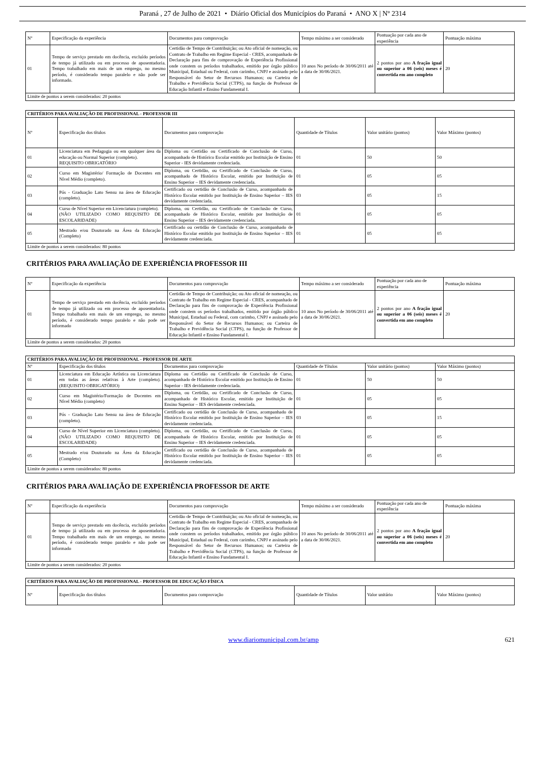Paraná , 27 de Julho de 2021 • Diário Oficial dos Municípios do Paraná • ANO X | Nº 2314
| Nº | Especificação da experiência | Documentos para comprovação | Tempo máximo a ser considerado | Pontuação por cada ano de experiência | Pontuação máxima |
| --- | --- | --- | --- | --- | --- |
| 01 | Tempo de serviço prestado em docência, excluído períodos de tempo já utilizado ou em processo de aposentadoria. Tempo trabalhado em mais de um emprego, no mesmo período, é considerado tempo paralelo e não pode ser informado. | Certidão de Tempo de Contribuição; ou Ato oficial de nomeação, ou Contrato de Trabalho em Regime Especial - CRES, acompanhado de Declaração para fins de comprovação de Experiência Profissional onde constem os períodos trabalhados, emitido por órgão público Municipal, Estadual ou Federal, com carimbo, CNPJ e assinado pelo Responsável do Setor de Recursos Humanos; ou Carteira de Trabalho e Previdência Social (CTPS), na função de Professor de Educação Infantil e Ensino Fundamental I. | 10 anos No período de 30/06/2011 até a data de 30/06/2021. | 2 pontos por ano A fração igual ou superior a 06 (seis) meses é convertida em ano completo | 20 |
| Limite de pontos a serem considerados: 20 pontos | | | | | |
| CRITÉRIOS PARA AVALIAÇÃO DE PROFISSIONAL - PROFESSOR III | | | | | |
| Nº | Especificação dos títulos | Documentos para comprovação | Quantidade de Títulos | Valor unitário (pontos) | Valor Máximo (pontos) |
| 01 | Licenciatura em Pedagogia ou em qualquer área da educação ou Normal Superior (completo). REQUISITO OBRIGATÓRIO | Diploma ou Certidão ou Certificado de Conclusão de Curso, acompanhado de Histórico Escolar emitido por Instituição de Ensino Superior - IES devidamente credenciada. | 01 | 50 | 50 |
| 02 | Curso em Magistério/ Formação de Docentes em Nível Médio (completo). | Diploma, ou Certidão, ou Certificado de Conclusão de Curso, acompanhado de Histórico Escolar, emitido por Instituição de Ensino Superior – IES devidamente credenciada. | 01 | 05 | 05 |
| 03 | Pós - Graduação Lato Sensu na área de Educação (completo). | Certificado ou certidão de Conclusão de Curso, acompanhado de Histórico Escolar emitido por Instituição de Ensino Superior – IES devidamente credenciada. | 03 | 05 | 15 |
| 04 | Curso de Nível Superior em Licenciatura (completo). (NÃO UTILIZADO COMO REQUISITO DE ESCOLARIDADE) | Diploma, ou Certidão, ou Certificado de Conclusão de Curso, acompanhado de Histórico Escolar, emitido por Instituição de Ensino Superior – IES devidamente credenciada. | 01 | 05 | 05 |
| 05 | Mestrado e/ou Doutorado na Área da Educação (Completo) | Certificado ou certidão de Conclusão de Curso, acompanhado de Histórico Escolar emitido por Instituição de Ensino Superior – IES devidamente credenciada. | 01 | 05 | 05 |
| Limite de pontos a serem considerados: 80 pontos | | | | | |
CRITÉRIOS PARA AVALIAÇÃO DE EXPERIÊNCIA PROFESSOR III
| Nº | Especificação da experiência | Documentos para comprovação | Tempo máximo a ser considerado | Pontuação por cada ano de experiência | Pontuação máxima |
| --- | --- | --- | --- | --- | --- |
| 01 | Tempo de serviço prestado em docência, excluído períodos de tempo já utilizado ou em processo de aposentadoria. Tempo trabalhado em mais de um emprego, no mesmo período, é considerado tempo paralelo e não pode ser informado | Certidão de Tempo de Contribuição; ou Ato oficial de nomeação, ou Contrato de Trabalho em Regime Especial - CRES, acompanhado de Declaração para fins de comprovação de Experiência Profissional onde constem os períodos trabalhados, emitido por órgão público Municipal, Estadual ou Federal, com carimbo, CNPJ e assinado pelo Responsável do Setor de Recursos Humanos; ou Carteira de Trabalho e Previdência Social (CTPS), na função de Professor de Educação Infantil e Ensino Fundamental I. | 10 anos No período de 30/06/2011 até a data de 30/06/2021. | 2 pontos por ano A fração igual ou superior a 06 (seis) meses é convertida em ano completo | 20 |
| Limite de pontos a serem considerados: 20 pontos | | | | | |
| CRITÉRIOS PARA AVALIAÇÃO DE PROFISSIONAL - PROFESSOR DE ARTE | | | | | |
| Nº | Especificação dos títulos | Documentos para comprovação | Quantidade de Títulos | Valor unitário (pontos) | Valor Máximo (pontos) |
| 01 | Licenciatura em Educação Artística ou Licenciatura em todas as áreas relativas à Arte (completo). (REQUISITO OBRIGATÓRIO) | Diploma ou Certidão ou Certificado de Conclusão de Curso, acompanhado de Histórico Escolar emitido por Instituição de Ensino Superior - IES devidamente credenciada. | 01 | 50 | 50 |
| 02 | Curso em Magistério/Formação de Docentes em Nível Médio (completo) | Diploma, ou Certidão, ou Certificado de Conclusão de Curso, acompanhado de Histórico Escolar, emitido por Instituição de Ensino Superior – IES devidamente credenciada. | 01 | 05 | 05 |
| 03 | Pós - Graduação Lato Sensu na área de Educação (completo). | Certificado ou certidão de Conclusão de Curso, acompanhado de Histórico Escolar emitido por Instituição de Ensino Superior – IES devidamente credenciada. | 03 | 05 | 15 |
| 04 | Curso de Nível Superior em Licenciatura (completo). (NÃO UTILIZADO COMO REQUISITO DE ESCOLARIDADE) | Diploma, ou Certidão, ou Certificado de Conclusão de Curso, acompanhado de Histórico Escolar, emitido por Instituição de Ensino Superior – IES devidamente credenciada. | 01 | 05 | 05 |
| 05 | Mestrado e/ou Doutorado na Área da Educação (Completo) | Certificado ou certidão de Conclusão de Curso, acompanhado de Histórico Escolar emitido por Instituição de Ensino Superior – IES devidamente credenciada. | 01 | 05 | 05 |
| Limite de pontos a serem considerados: 80 pontos | | | | | |
CRITÉRIOS PARA AVALIAÇÃO DE EXPERIÊNCIA PROFESSOR DE ARTE
| Nº | Especificação da experiência | Documentos para comprovação | Tempo máximo a ser considerado | Pontuação por cada ano de experiência | Pontuação máxima |
| --- | --- | --- | --- | --- | --- |
| 01 | Tempo de serviço prestado em docência, excluído períodos de tempo já utilizado ou em processo de aposentadoria. Tempo trabalhado em mais de um emprego, no mesmo período, é considerado tempo paralelo e não pode ser informado | Certidão de Tempo de Contribuição; ou Ato oficial de nomeação, ou Contrato de Trabalho em Regime Especial - CRES, acompanhado de Declaração para fins de comprovação de Experiência Profissional onde constem os períodos trabalhados, emitido por órgão público Municipal, Estadual ou Federal, com carimbo, CNPJ e assinado pelo Responsável do Setor de Recursos Humanos; ou Carteira de Trabalho e Previdência Social (CTPS), na função de Professor de Educação Infantil e Ensino Fundamental I. | 10 anos No período de 30/06/2011 até a data de 30/06/2021. | 2 pontos por ano A fração igual ou superior a 06 (seis) meses é convertida em ano completo | 20 |
| Limite de pontos a serem considerados: 20 pontos | | | | | |
| CRITÉRIOS PARA AVALIAÇÃO DE PROFISSIONAL - PROFESSOR DE EDUCAÇÃO FÍSICA | | | | | |
| Nº | Especificação dos títulos | Documentos para comprovação | Quantidade de Títulos | Valor unitário | Valor Máximo (pontos) |
www.diariomunicipal.com.br/amp 621